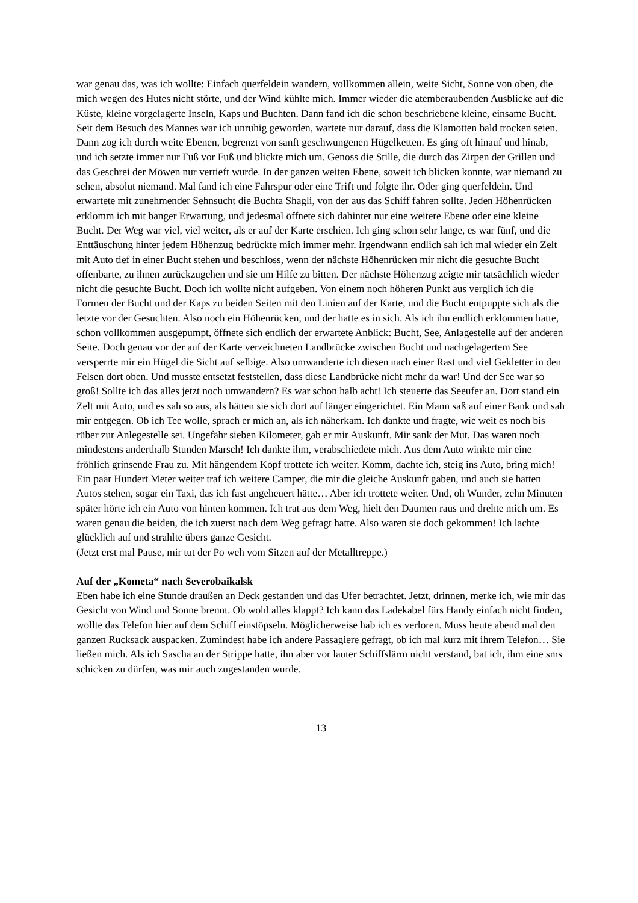war genau das, was ich wollte: Einfach querfeldein wandern, vollkommen allein, weite Sicht, Sonne von oben, die mich wegen des Hutes nicht störte, und der Wind kühlte mich. Immer wieder die atemberaubenden Ausblicke auf die Küste, kleine vorgelagerte Inseln, Kaps und Buchten. Dann fand ich die schon beschriebene kleine, einsame Bucht. Seit dem Besuch des Mannes war ich unruhig geworden, wartete nur darauf, dass die Klamotten bald trocken seien. Dann zog ich durch weite Ebenen, begrenzt von sanft geschwungenen Hügelketten. Es ging oft hinauf und hinab, und ich setzte immer nur Fuß vor Fuß und blickte mich um. Genoss die Stille, die durch das Zirpen der Grillen und das Geschrei der Möwen nur vertieft wurde. In der ganzen weiten Ebene, soweit ich blicken konnte, war niemand zu sehen, absolut niemand. Mal fand ich eine Fahrspur oder eine Trift und folgte ihr. Oder ging querfeldein. Und erwartete mit zunehmender Sehnsucht die Buchta Shagli, von der aus das Schiff fahren sollte. Jeden Höhenrücken erklomm ich mit banger Erwartung, und jedesmal öffnete sich dahinter nur eine weitere Ebene oder eine kleine Bucht. Der Weg war viel, viel weiter, als er auf der Karte erschien. Ich ging schon sehr lange, es war fünf, und die Enttäuschung hinter jedem Höhenzug bedrückte mich immer mehr. Irgendwann endlich sah ich mal wieder ein Zelt mit Auto tief in einer Bucht stehen und beschloss, wenn der nächste Höhenrücken mir nicht die gesuchte Bucht offenbarte, zu ihnen zurückzugehen und sie um Hilfe zu bitten. Der nächste Höhenzug zeigte mir tatsächlich wieder nicht die gesuchte Bucht. Doch ich wollte nicht aufgeben. Von einem noch höheren Punkt aus verglich ich die Formen der Bucht und der Kaps zu beiden Seiten mit den Linien auf der Karte, und die Bucht entpuppte sich als die letzte vor der Gesuchten. Also noch ein Höhenrücken, und der hatte es in sich. Als ich ihn endlich erklommen hatte, schon vollkommen ausgepumpt, öffnete sich endlich der erwartete Anblick: Bucht, See, Anlagestelle auf der anderen Seite. Doch genau vor der auf der Karte verzeichneten Landbrücke zwischen Bucht und nachgelagertem See versperrte mir ein Hügel die Sicht auf selbige. Also umwanderte ich diesen nach einer Rast und viel Gekletter in den Felsen dort oben. Und musste entsetzt feststellen, dass diese Landbrücke nicht mehr da war! Und der See war so groß! Sollte ich das alles jetzt noch umwandern? Es war schon halb acht! Ich steuerte das Seeufer an. Dort stand ein Zelt mit Auto, und es sah so aus, als hätten sie sich dort auf länger eingerichtet. Ein Mann saß auf einer Bank und sah mir entgegen. Ob ich Tee wolle, sprach er mich an, als ich näherkam. Ich dankte und fragte, wie weit es noch bis rüber zur Anlegestelle sei. Ungefähr sieben Kilometer, gab er mir Auskunft. Mir sank der Mut. Das waren noch mindestens anderthalb Stunden Marsch! Ich dankte ihm, verabschiedete mich. Aus dem Auto winkte mir eine fröhlich grinsende Frau zu. Mit hängendem Kopf trottete ich weiter. Komm, dachte ich, steig ins Auto, bring mich! Ein paar Hundert Meter weiter traf ich weitere Camper, die mir die gleiche Auskunft gaben, und auch sie hatten Autos stehen, sogar ein Taxi, das ich fast angeheuert hätte… Aber ich trottete weiter. Und, oh Wunder, zehn Minuten später hörte ich ein Auto von hinten kommen. Ich trat aus dem Weg, hielt den Daumen raus und drehte mich um. Es waren genau die beiden, die ich zuerst nach dem Weg gefragt hatte. Also waren sie doch gekommen! Ich lachte glücklich auf und strahlte übers ganze Gesicht.
(Jetzt erst mal Pause, mir tut der Po weh vom Sitzen auf der Metalltreppe.)
Auf der „Kometa“ nach Severobaikalsk
Eben habe ich eine Stunde draußen an Deck gestanden und das Ufer betrachtet. Jetzt, drinnen, merke ich, wie mir das Gesicht von Wind und Sonne brennt. Ob wohl alles klappt? Ich kann das Ladekabel fürs Handy einfach nicht finden, wollte das Telefon hier auf dem Schiff einstöpseln. Möglicherweise hab ich es verloren. Muss heute abend mal den ganzen Rucksack auspacken. Zumindest habe ich andere Passagiere gefragt, ob ich mal kurz mit ihrem Telefon… Sie ließen mich. Als ich Sascha an der Strippe hatte, ihn aber vor lauter Schiffslärm nicht verstand, bat ich, ihm eine sms schicken zu dürfen, was mir auch zugestanden wurde.
13